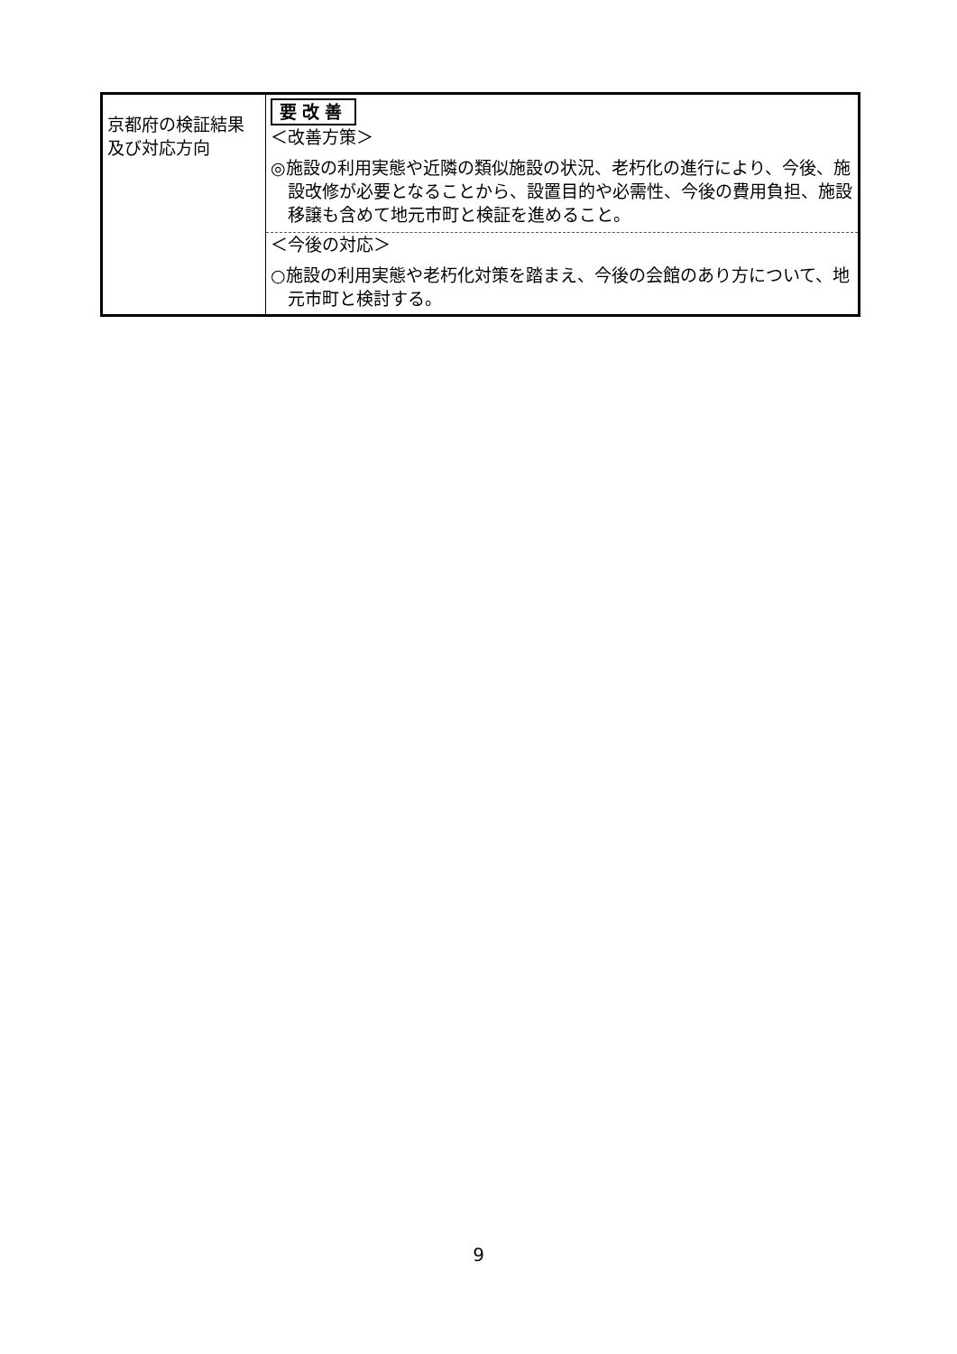| 京都府の検証結果及び対応方向 | 要改善 ＜改善方策＞ ◎施設の利用実態や近隣の類似施設の状況、老朽化の進行により、今後、施設改修が必要となることから、設置目的や必需性、今後の費用負担、施設移譲も含めて地元市町と検証を進めること。 ＜今後の対応＞ ○施設の利用実態や老朽化対策を踏まえ、今後の会館のあり方について、地元市町と検討する。 |
9